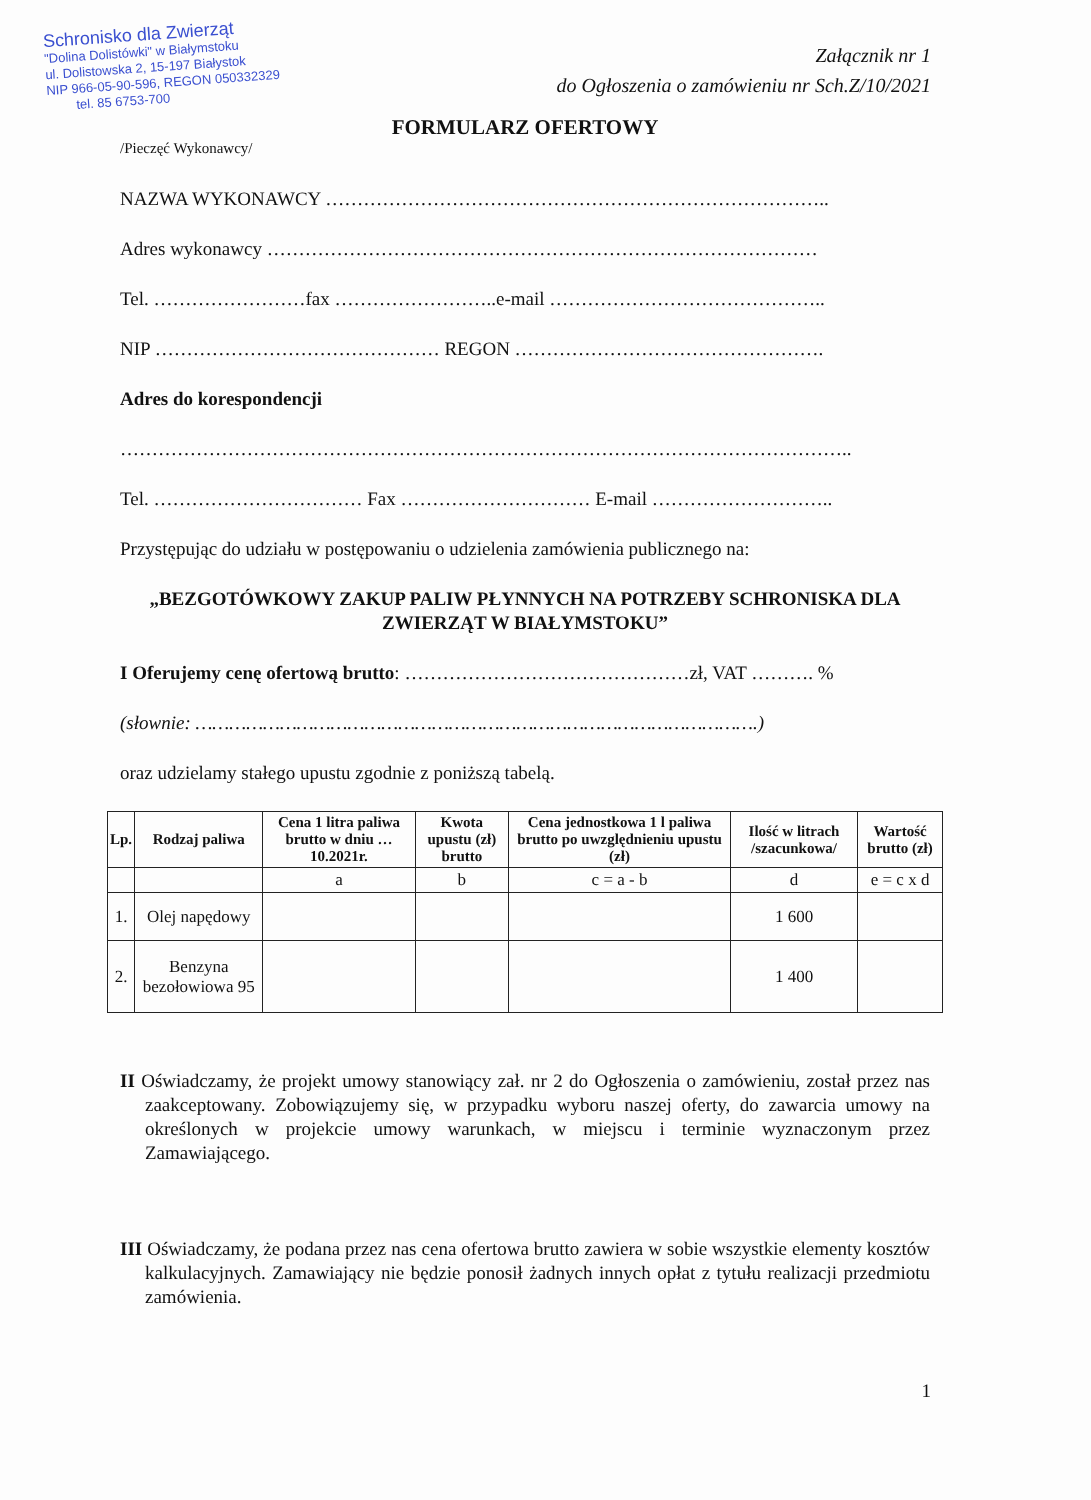Schronisko dla Zwierząt
"Dolina Dolistówki" w Białymstoku
ul. Dolistowska 2, 15-197 Białystok
NIP 966-05-90-596, REGON 050332329
tel. 85 6753-700
Załącznik nr 1
do Ogłoszenia o zamówieniu nr Sch.Z/10/2021
FORMULARZ OFERTOWY
/Pieczęć Wykonawcy/
NAZWA WYKONAWCY ……………………………………………………………………..
Adres wykonawcy ……………………………………………………………………………
Tel. ……………………fax ……………………..e-mail ……………………………………..
NIP ……………………………………… REGON ………………………………………….
Adres do korespondencji
……………………………………………………………………………………………………..
Tel. …………………………… Fax ………………………… E-mail ………………………..
Przystępując do udziału w postępowaniu o udzielenia zamówienia publicznego na:
„BEZGOTÓWKOWY ZAKUP PALIW PŁYNNYCH NA POTRZEBY SCHRONISKA DLA ZWIERZĄT W BIAŁYMSTOKU”
I Oferujemy cenę ofertową brutto: ………………………………………zł, VAT ………. %
(słownie: ……………………………………………………………………………………….)
oraz udzielamy stałego upustu zgodnie z poniższą tabelą.
| Lp. | Rodzaj paliwa | Cena 1 litra paliwa brutto w dniu …10.2021r. | Kwota upustu (zł) brutto | Cena jednostkowa 1 l paliwa brutto po uwzględnieniu upustu (zł) | Ilość w litrach /szacunkowa/ | Wartość brutto (zł) |
| --- | --- | --- | --- | --- | --- | --- |
| | | a | b | c = a - b | d | e = c x d |
| 1. | Olej napędowy | | | | 1 600 | |
| 2. | Benzyna bezołowiowa 95 | | | | 1 400 | |
II Oświadczamy, że projekt umowy stanowiący zał. nr 2 do Ogłoszenia o zamówieniu, został przez nas zaakceptowany. Zobowiązujemy się, w przypadku wyboru naszej oferty, do zawarcia umowy na określonych w projekcie umowy warunkach, w miejscu i terminie wyznaczonym przez Zamawiającego.
III Oświadczamy, że podana przez nas cena ofertowa brutto zawiera w sobie wszystkie elementy kosztów kalkulacyjnych. Zamawiający nie będzie ponosił żadnych innych opłat z tytułu realizacji przedmiotu zamówienia.
1